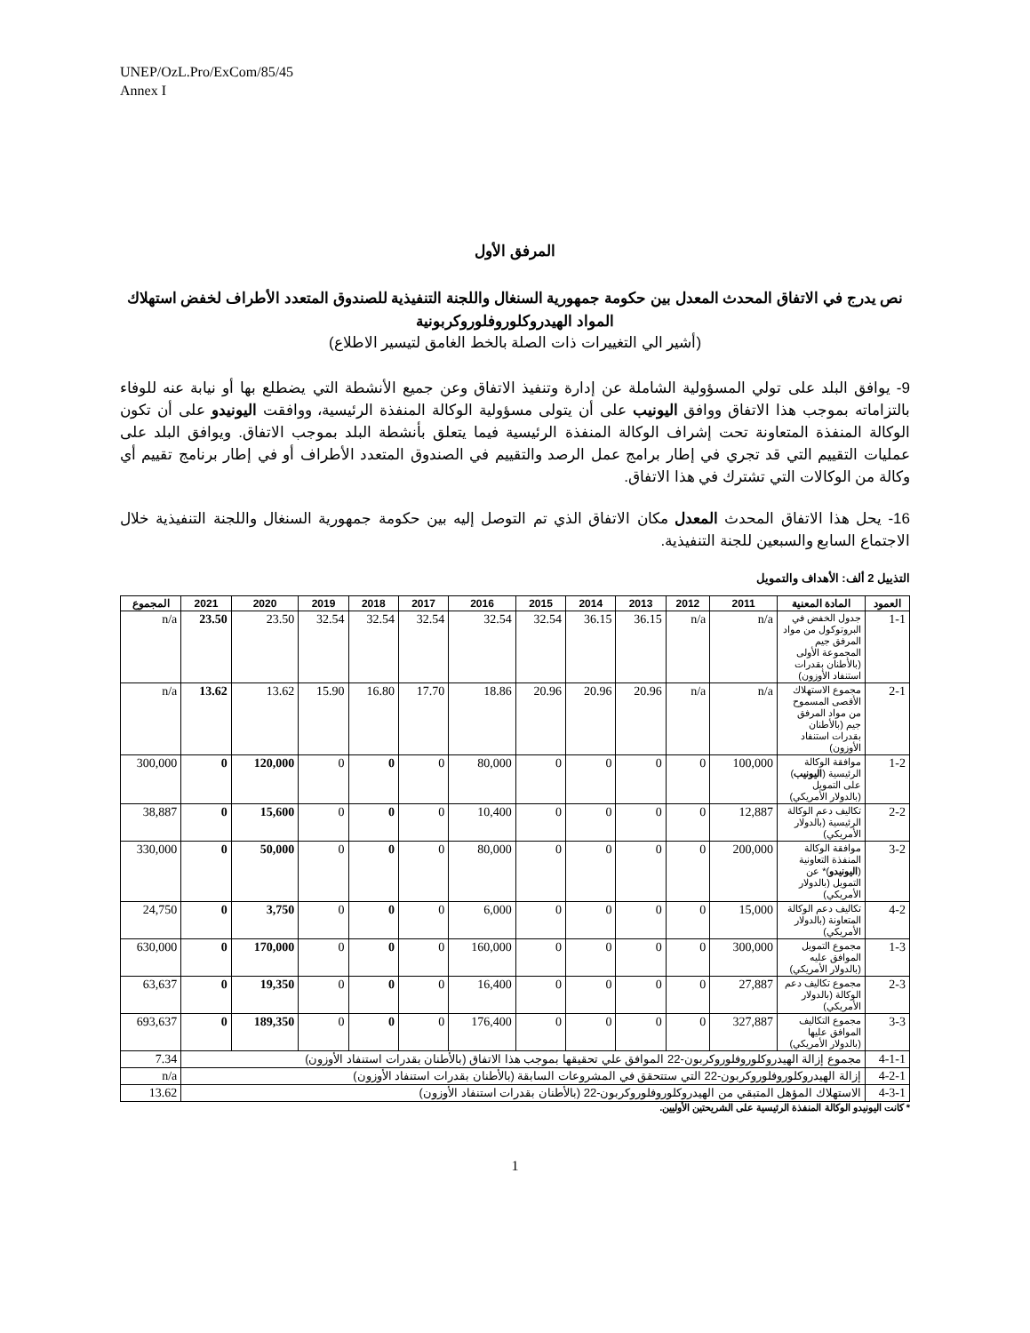UNEP/OzL.Pro/ExCom/85/45
Annex I
المرفق الأول
نص يدرج في الاتفاق المحدث المعدل بين حكومة جمهورية السنغال واللجنة التنفيذية للصندوق المتعدد الأطراف لخفض استهلاك المواد الهيدروكلوروفلوروكربونية
(أشير الي التغييرات ذات الصلة بالخط الغامق لتيسير الاطلاع)
9- يوافق البلد على تولي المسؤولية الشاملة عن إدارة وتنفيذ الاتفاق وعن جميع الأنشطة التي يضطلع بها أو نيابة عنه للوفاء بالتزاماته بموجب هذا الاتفاق ووافق اليونيب على أن يتولى مسؤولية الوكالة المنفذة الرئيسية، ووافقت اليونيدو على أن تكون الوكالة المنفذة المتعاونة تحت إشراف الوكالة المنفذة الرئيسية فيما يتعلق بأنشطة البلد بموجب الاتفاق. ويوافق البلد على عمليات التقييم التي قد تجري في إطار برامج عمل الرصد والتقييم في الصندوق المتعدد الأطراف أو في إطار برنامج تقييم أي وكالة من الوكالات التي تشترك في هذا الاتفاق.
16- يحل هذا الاتفاق المحدث المعدل مكان الاتفاق الذي تم التوصل إليه بين حكومة جمهورية السنغال واللجنة التنفيذية خلال الاجتماع السابع والسبعين للجنة التنفيذية.
التذييل 2 ألف: الأهداف والتمويل
| العمود | المادة المعنية | 2011 | 2012 | 2013 | 2014 | 2015 | 2016 | 2017 | 2018 | 2019 | 2020 | 2021 | المجموع |
| --- | --- | --- | --- | --- | --- | --- | --- | --- | --- | --- | --- | --- | --- |
| 1-1 | جدول الخفض في البروتوكول من مواد المرفق جيم المجموعة الأولى (بالأطنان بقدرات استنفاد الأوزون) | n/a | n/a | 36.15 | 36.15 | 32.54 | 32.54 | 32.54 | 32.54 | 32.54 | 23.50 | 23.50 | n/a |
| 2-1 | مجموع الاستهلاك الأقصى المسموح من مواد المرفق جيم (بالأطنان بقدرات استنفاد الأوزون) | n/a | n/a | 20.96 | 20.96 | 20.96 | 18.86 | 17.70 | 16.80 | 15.90 | 13.62 | 13.62 | n/a |
| 1-2 | موافقة الوكالة الرئيسية ( اليونيب ) على التمويل (بالدولار الأمريكي) | 100,000 | 0 | 0 | 0 | 0 | 80,000 | 0 | 0 | 0 | 120,000 | 0 | 300,000 |
| 2-2 | تكاليف دعم الوكالة الرئيسية (بالدولار الأمريكي) | 12,887 | 0 | 0 | 0 | 0 | 10,400 | 0 | 0 | 0 | 15,600 | 0 | 38,887 |
| 3-2 | موافقة الوكالة المنفذة التعاونية ( اليونيدو )* عن التمويل (بالدولار الأمريكي) | 200,000 | 0 | 0 | 0 | 0 | 80,000 | 0 | 0 | 0 | 50,000 | 0 | 330,000 |
| 4-2 | تكاليف دعم الوكالة المتعاونة (بالدولار الأمريكي) | 15,000 | 0 | 0 | 0 | 0 | 6,000 | 0 | 0 | 0 | 3,750 | 0 | 24,750 |
| 1-3 | مجموع التمويل الموافق عليه (بالدولار الأمريكي) | 300,000 | 0 | 0 | 0 | 0 | 160,000 | 0 | 0 | 0 | 170,000 | 0 | 630,000 |
| 2-3 | مجموع تكاليف دعم الوكالة (بالدولار الأمريكي) | 27,887 | 0 | 0 | 0 | 0 | 16,400 | 0 | 0 | 0 | 19,350 | 0 | 63,637 |
| 3-3 | مجموع التكاليف الموافق عليها (بالدولار الأمريكي) | 327,887 | 0 | 0 | 0 | 0 | 176,400 | 0 | 0 | 0 | 189,350 | 0 | 693,637 |
| 4-1-1 | مجموع إزالة الهيدروكلوروفلوروكربون-22 الموافق علي تحقيقها بموجب هذا الاتفاق (بالأطنان بقدرات استنفاد الأوزون) | | | | | | | | | | | | 7.34 |
| 4-2-1 | إزالة الهيدروكلوروفلوروكربون-22 التي ستتحقق في المشروعات السابقة (بالأطنان بقدرات استنفاد الأوزون) | | | | | | | | | | | | n/a |
| 4-3-1 | الاستهلاك المؤهل المتبقي من الهيدروكلوروفلوروكربون-22 (بالأطنان بقدرات استنفاد الأوزون) | | | | | | | | | | | | 13.62 |
* كانت اليونيدو الوكالة المنفذة الرئيسية على الشريحتين الأوليين.
1